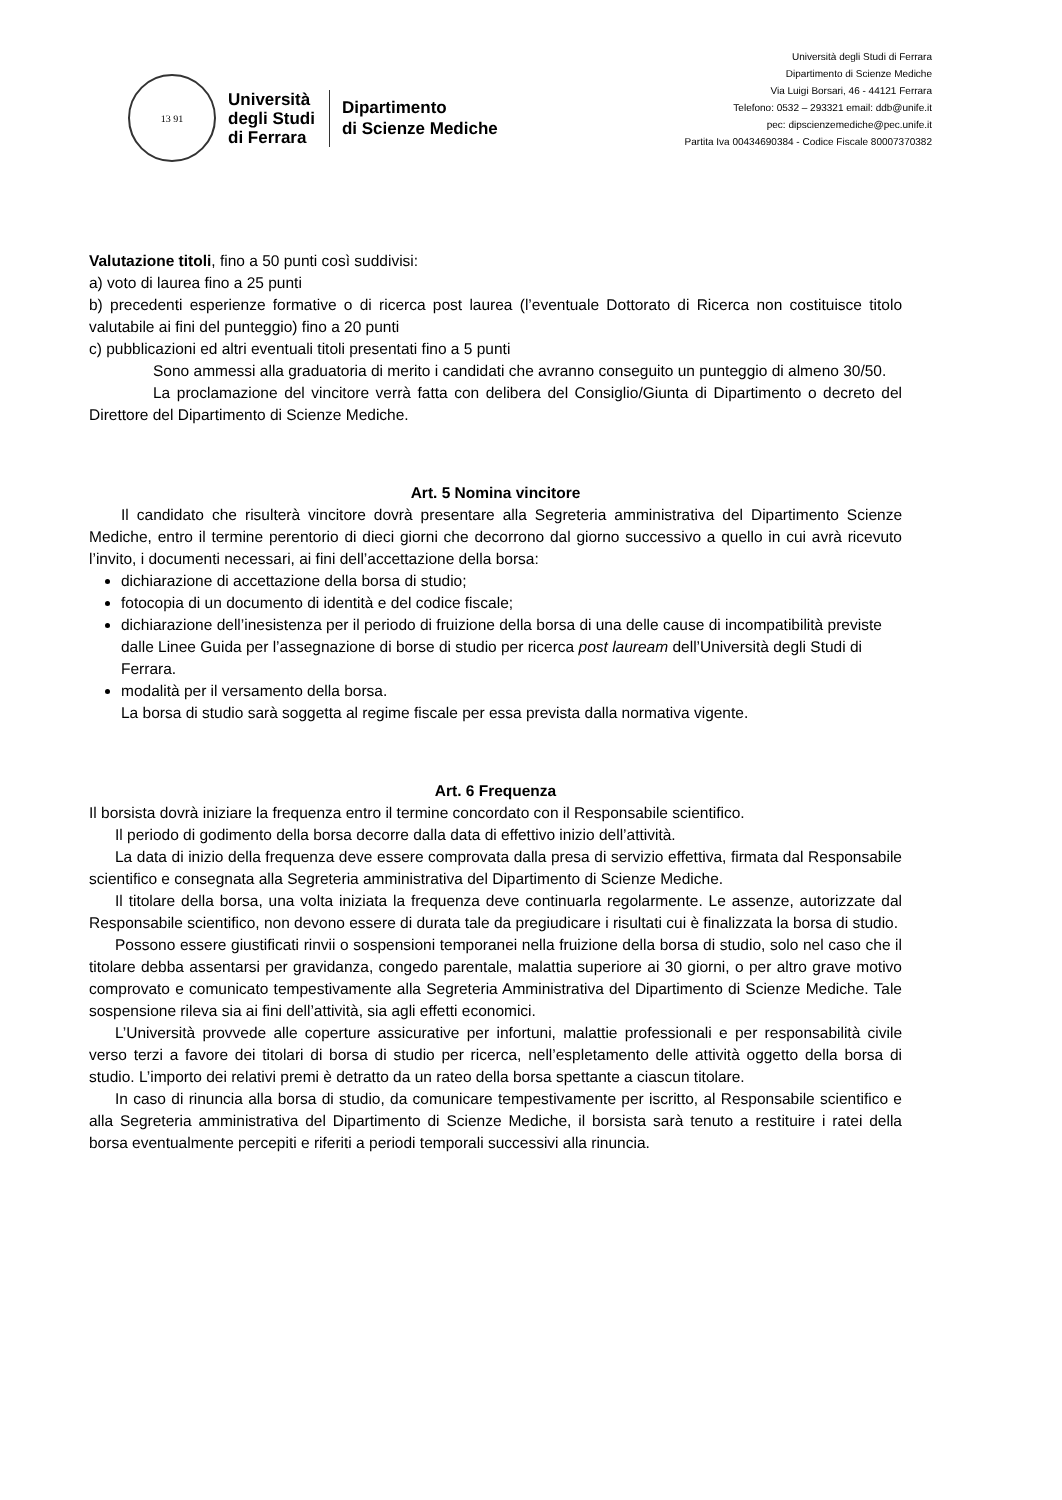13 91
Università
degli Studi
di Ferrara
Dipartimento
di Scienze Mediche
Università degli Studi di Ferrara
Dipartimento di Scienze Mediche
Via Luigi Borsari, 46 - 44121 Ferrara
Telefono: 0532 – 293321 email: ddb@unife.it
pec: dipscienzemediche@pec.unife.it
Partita Iva 00434690384 - Codice Fiscale 80007370382
Valutazione titoli, fino a 50 punti così suddivisi:
a) voto di laurea fino a 25 punti
b) precedenti esperienze formative o di ricerca post laurea (l’eventuale Dottorato di Ricerca non costituisce titolo valutabile ai fini del punteggio) fino a 20 punti
c) pubblicazioni ed altri eventuali titoli presentati fino a 5 punti
Sono ammessi alla graduatoria di merito i candidati che avranno conseguito un punteggio di almeno 30/50.
La proclamazione del vincitore verrà fatta con delibera del Consiglio/Giunta di Dipartimento o decreto del Direttore del Dipartimento di Scienze Mediche.
Art. 5 Nomina vincitore
Il candidato che risulterà vincitore dovrà presentare alla Segreteria amministrativa del Dipartimento Scienze Mediche, entro il termine perentorio di dieci giorni che decorrono dal giorno successivo a quello in cui avrà ricevuto l’invito, i documenti necessari, ai fini dell’accettazione della borsa:
dichiarazione di accettazione della borsa di studio;
fotocopia di un documento di identità e del codice fiscale;
dichiarazione dell’inesistenza per il periodo di fruizione della borsa di una delle cause di incompatibilità previste dalle Linee Guida per l’assegnazione di borse di studio per ricerca post lauream dell’Università degli Studi di Ferrara.
modalità per il versamento della borsa.
La borsa di studio sarà soggetta al regime fiscale per essa prevista dalla normativa vigente.
Art. 6 Frequenza
Il borsista dovrà iniziare la frequenza entro il termine concordato con il Responsabile scientifico.
Il periodo di godimento della borsa decorre dalla data di effettivo inizio dell’attività.
La data di inizio della frequenza deve essere comprovata dalla presa di servizio effettiva, firmata dal Responsabile scientifico e consegnata alla Segreteria amministrativa del Dipartimento di Scienze Mediche.
Il titolare della borsa, una volta iniziata la frequenza deve continuarla regolarmente. Le assenze, autorizzate dal Responsabile scientifico, non devono essere di durata tale da pregiudicare i risultati cui è finalizzata la borsa di studio.
Possono essere giustificati rinvii o sospensioni temporanei nella fruizione della borsa di studio, solo nel caso che il titolare debba assentarsi per gravidanza, congedo parentale, malattia superiore ai 30 giorni, o per altro grave motivo comprovato e comunicato tempestivamente alla Segreteria Amministrativa del Dipartimento di Scienze Mediche. Tale sospensione rileva sia ai fini dell’attività, sia agli effetti economici.
L’Università provvede alle coperture assicurative per infortuni, malattie professionali e per responsabilità civile verso terzi a favore dei titolari di borsa di studio per ricerca, nell’espletamento delle attività oggetto della borsa di studio. L’importo dei relativi premi è detratto da un rateo della borsa spettante a ciascun titolare.
In caso di rinuncia alla borsa di studio, da comunicare tempestivamente per iscritto, al Responsabile scientifico e alla Segreteria amministrativa del Dipartimento di Scienze Mediche, il borsista sarà tenuto a restituire i ratei della borsa eventualmente percepiti e riferiti a periodi temporali successivi alla rinuncia.